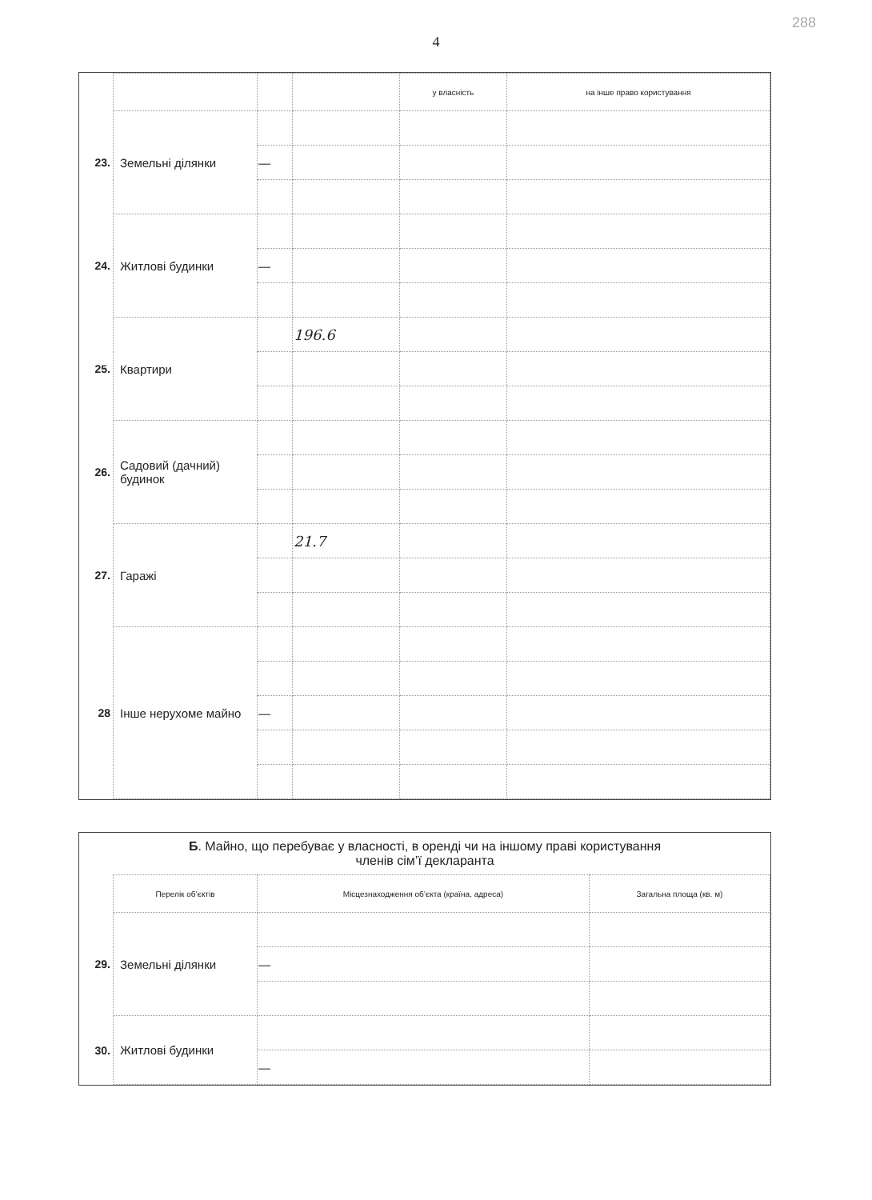288
4
| | | | | у власність | на інше право користування |
| 23. | Земельні ділянки | | | | |
| | | — | | | |
| 24. | Житлові будинки | | | | |
| | | — | | | |
| 25. | Квартири | | 196.6 | | |
| 26. | Садовий (дачний) будинок | | | | |
| 27. | Гаражі | | 21.7 | | |
| 28 | Інше нерухоме майно | | | | |
| | | — | | | |
Б. Майно, що перебуває у власності, в оренді чи на іншому праві користування
членів сім’ї декларанта
| | Перелік об’єктів | Місцезнаходження об’єкта (країна, адреса) | Загальна площа (кв. м) |
| 29. | Земельні ділянки | | |
| | | — | |
| 30. | Житлові будинки | | |
| | | — | |